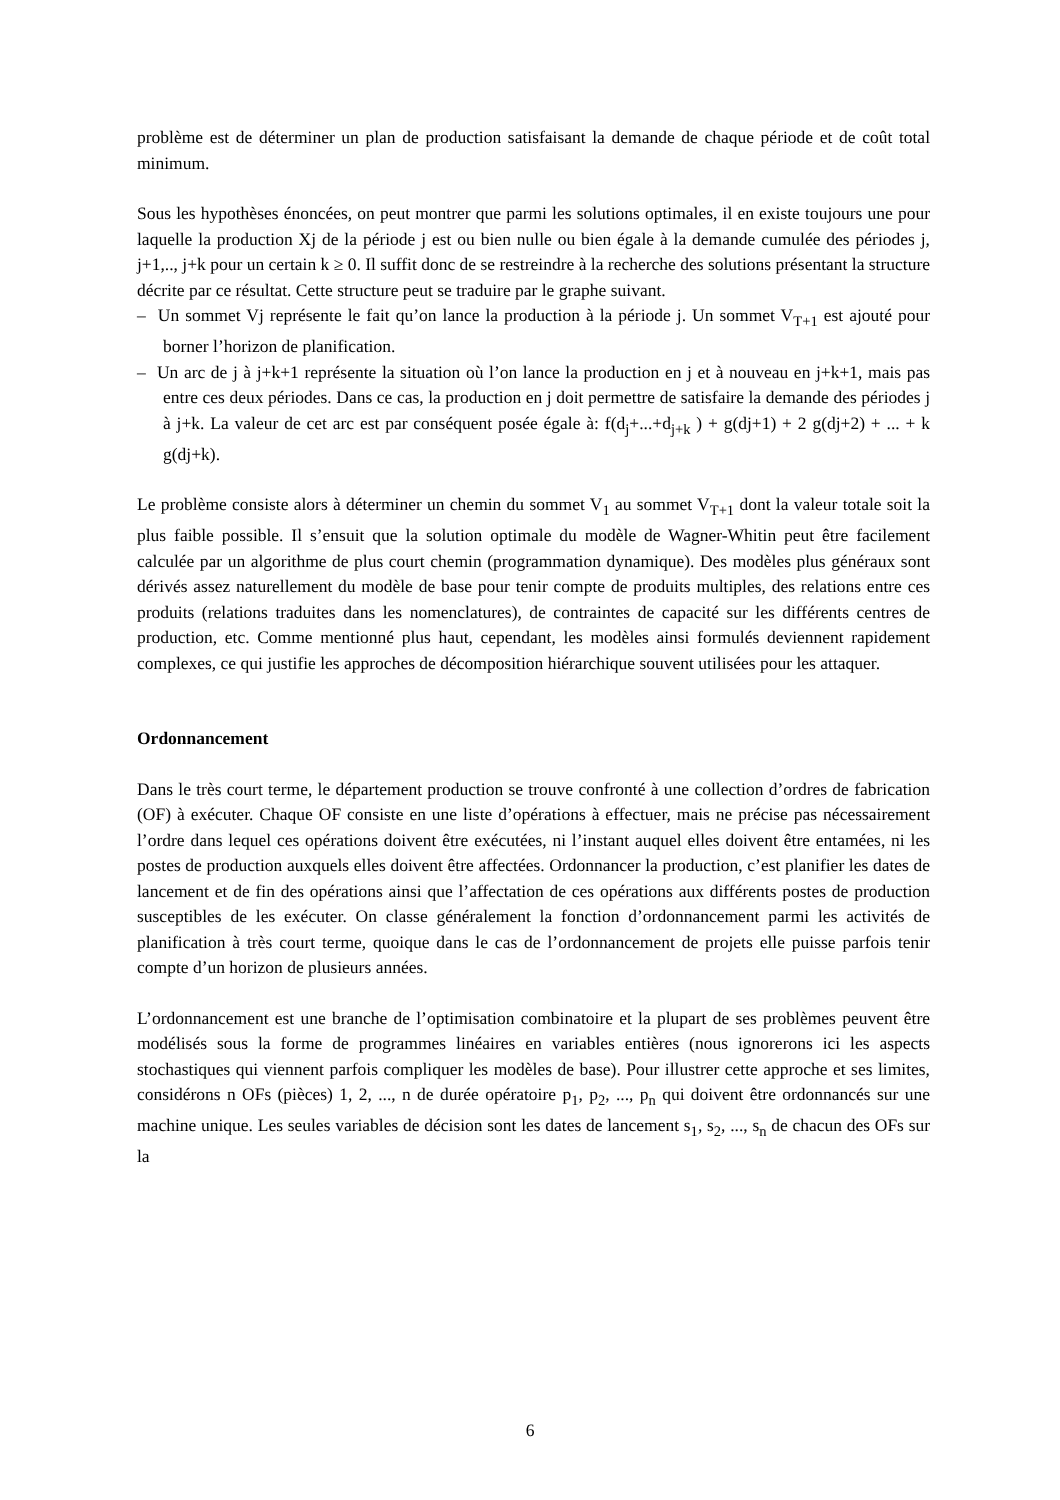problème est de déterminer un plan de production satisfaisant la demande de chaque période et de coût total minimum.
Sous les hypothèses énoncées, on peut montrer que parmi les solutions optimales, il en existe toujours une pour laquelle la production Xj de la période j est ou bien nulle ou bien égale à la demande cumulée des périodes j, j+1,.., j+k pour un certain k ≥ 0. Il suffit donc de se restreindre à la recherche des solutions présentant la structure décrite par ce résultat. Cette structure peut se traduire par le graphe suivant.
– Un sommet Vj représente le fait qu’on lance la production à la période j. Un sommet V<sub>T+1</sub> est ajouté pour borner l’horizon de planification.
– Un arc de j à j+k+1 représente la situation où l’on lance la production en j et à nouveau en j+k+1, mais pas entre ces deux périodes. Dans ce cas, la production en j doit permettre de satisfaire la demande des périodes j à j+k. La valeur de cet arc est par conséquent posée égale à: f(d<sub>j</sub>+...+d<sub>j+k</sub> ) + g(dj+1) + 2 g(dj+2) + ... + k g(dj+k).
Le problème consiste alors à déterminer un chemin du sommet V<sub>1</sub> au sommet V<sub>T+1</sub> dont la valeur totale soit la plus faible possible. Il s’ensuit que la solution optimale du modèle de Wagner-Whitin peut être facilement calculée par un algorithme de plus court chemin (programmation dynamique). Des modèles plus généraux sont dérivés assez naturellement du modèle de base pour tenir compte de produits multiples, des relations entre ces produits (relations traduites dans les nomenclatures), de contraintes de capacité sur les différents centres de production, etc. Comme mentionné plus haut, cependant, les modèles ainsi formulés deviennent rapidement complexes, ce qui justifie les approches de décomposition hiérarchique souvent utilisées pour les attaquer.
Ordonnancement
Dans le très court terme, le département production se trouve confronté à une collection d’ordres de fabrication (OF) à exécuter. Chaque OF consiste en une liste d’opérations à effectuer, mais ne précise pas nécessairement l’ordre dans lequel ces opérations doivent être exécutées, ni l’instant auquel elles doivent être entamées, ni les postes de production auxquels elles doivent être affectées. Ordonnancer la production, c’est planifier les dates de lancement et de fin des opérations ainsi que l’affectation de ces opérations aux différents postes de production susceptibles de les exécuter. On classe généralement la fonction d’ordonnancement parmi les activités de planification à très court terme, quoique dans le cas de l’ordonnancement de projets elle puisse parfois tenir compte d’un horizon de plusieurs années.
L’ordonnancement est une branche de l’optimisation combinatoire et la plupart de ses problèmes peuvent être modélisés sous la forme de programmes linéaires en variables entières (nous ignorerons ici les aspects stochastiques qui viennent parfois compliquer les modèles de base). Pour illustrer cette approche et ses limites, considérons n OFs (pièces) 1, 2, ..., n de durée opératoire p<sub>1</sub>, p<sub>2</sub>, ..., p<sub>n</sub> qui doivent être ordonnancés sur une machine unique. Les seules variables de décision sont les dates de lancement s<sub>1</sub>, s<sub>2</sub>, ..., s<sub>n</sub> de chacun des OFs sur la
6